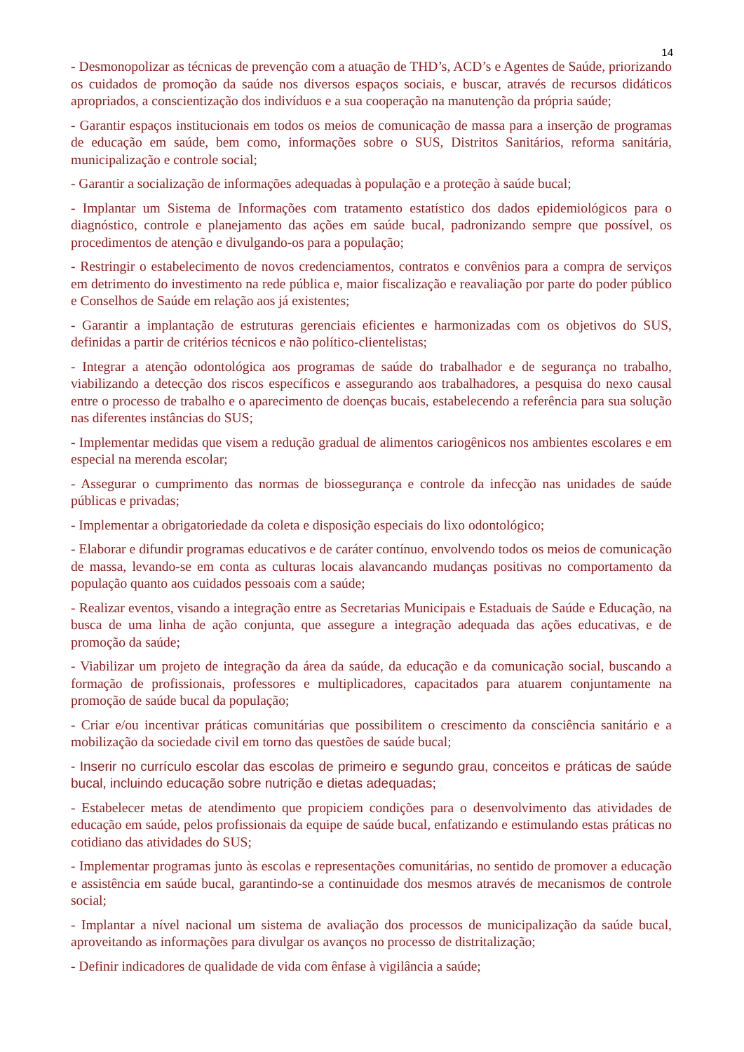14
- Desmonopolizar as técnicas de prevenção com a atuação de THD’s, ACD’s e Agentes de Saúde, priorizando os cuidados de promoção da saúde nos diversos espaços sociais, e buscar, através de recursos didáticos apropriados, a conscientização dos indivíduos e a sua cooperação na manutenção da própria saúde;
- Garantir espaços institucionais em todos os meios de comunicação de massa para a inserção de programas de educação em saúde, bem como, informações sobre o SUS, Distritos Sanitários, reforma sanitária, municipalização e controle social;
- Garantir a socialização de informações adequadas à população e a proteção à saúde bucal;
- Implantar um Sistema de Informações com tratamento estatístico dos dados epidemiológicos para o diagnóstico, controle e planejamento das ações em saúde bucal, padronizando sempre que possível, os procedimentos de atenção e divulgando-os para a população;
- Restringir o estabelecimento de novos credenciamentos, contratos e convênios para a compra de serviços em detrimento do investimento na rede pública e, maior fiscalização e reavaliação por parte do poder público e Conselhos de Saúde em relação aos já existentes;
- Garantir a implantação de estruturas gerenciais eficientes e harmonizadas com os objetivos do SUS, definidas a partir de critérios técnicos e não político-clientelistas;
- Integrar a atenção odontológica aos programas de saúde do trabalhador e de segurança no trabalho, viabilizando a detecção dos riscos específicos e assegurando aos trabalhadores, a pesquisa do nexo causal entre o processo de trabalho e o aparecimento de doenças bucais, estabelecendo a referência para sua solução nas diferentes instâncias do SUS;
- Implementar medidas que visem a redução gradual de alimentos cariogênicos nos ambientes escolares e em especial na merenda escolar;
- Assegurar o cumprimento das normas de biossegurança e controle da infecção nas unidades de saúde públicas e privadas;
- Implementar a obrigatoriedade da coleta e disposição especiais do lixo odontológico;
- Elaborar e difundir programas educativos e de caráter contínuo, envolvendo todos os meios de comunicação de massa, levando-se em conta as culturas locais alavancando mudanças positivas no comportamento da população quanto aos cuidados pessoais com a saúde;
- Realizar eventos, visando a integração entre as Secretarias Municipais e Estaduais de Saúde e Educação, na busca de uma linha de ação conjunta, que assegure a integração adequada das ações educativas, e de promoção da saúde;
- Viabilizar um projeto de integração da área da saúde, da educação e da comunicação social, buscando a formação de profissionais, professores e multiplicadores, capacitados para atuarem conjuntamente na promoção de saúde bucal da população;
- Criar e/ou incentivar práticas comunitárias que possibilitem o crescimento da consciência sanitário e a mobilização da sociedade civil em torno das questões de saúde bucal;
- Inserir no currículo escolar das escolas de primeiro e segundo grau, conceitos e práticas de saúde bucal, incluindo educação sobre nutrição e dietas adequadas;
- Estabelecer metas de atendimento que propiciem condições para o desenvolvimento das atividades de educação em saúde, pelos profissionais da equipe de saúde bucal, enfatizando e estimulando estas práticas no cotidiano das atividades do SUS;
- Implementar programas junto às escolas e representações comunitárias, no sentido de promover a educação e assistência em saúde bucal, garantindo-se a continuidade dos mesmos através de mecanismos de controle social;
- Implantar a nível nacional um sistema de avaliação dos processos de municipalização da saúde bucal, aproveitando as informações para divulgar os avanços no processo de distritalização;
- Definir indicadores de qualidade de vida com ênfase à vigilância a saúde;